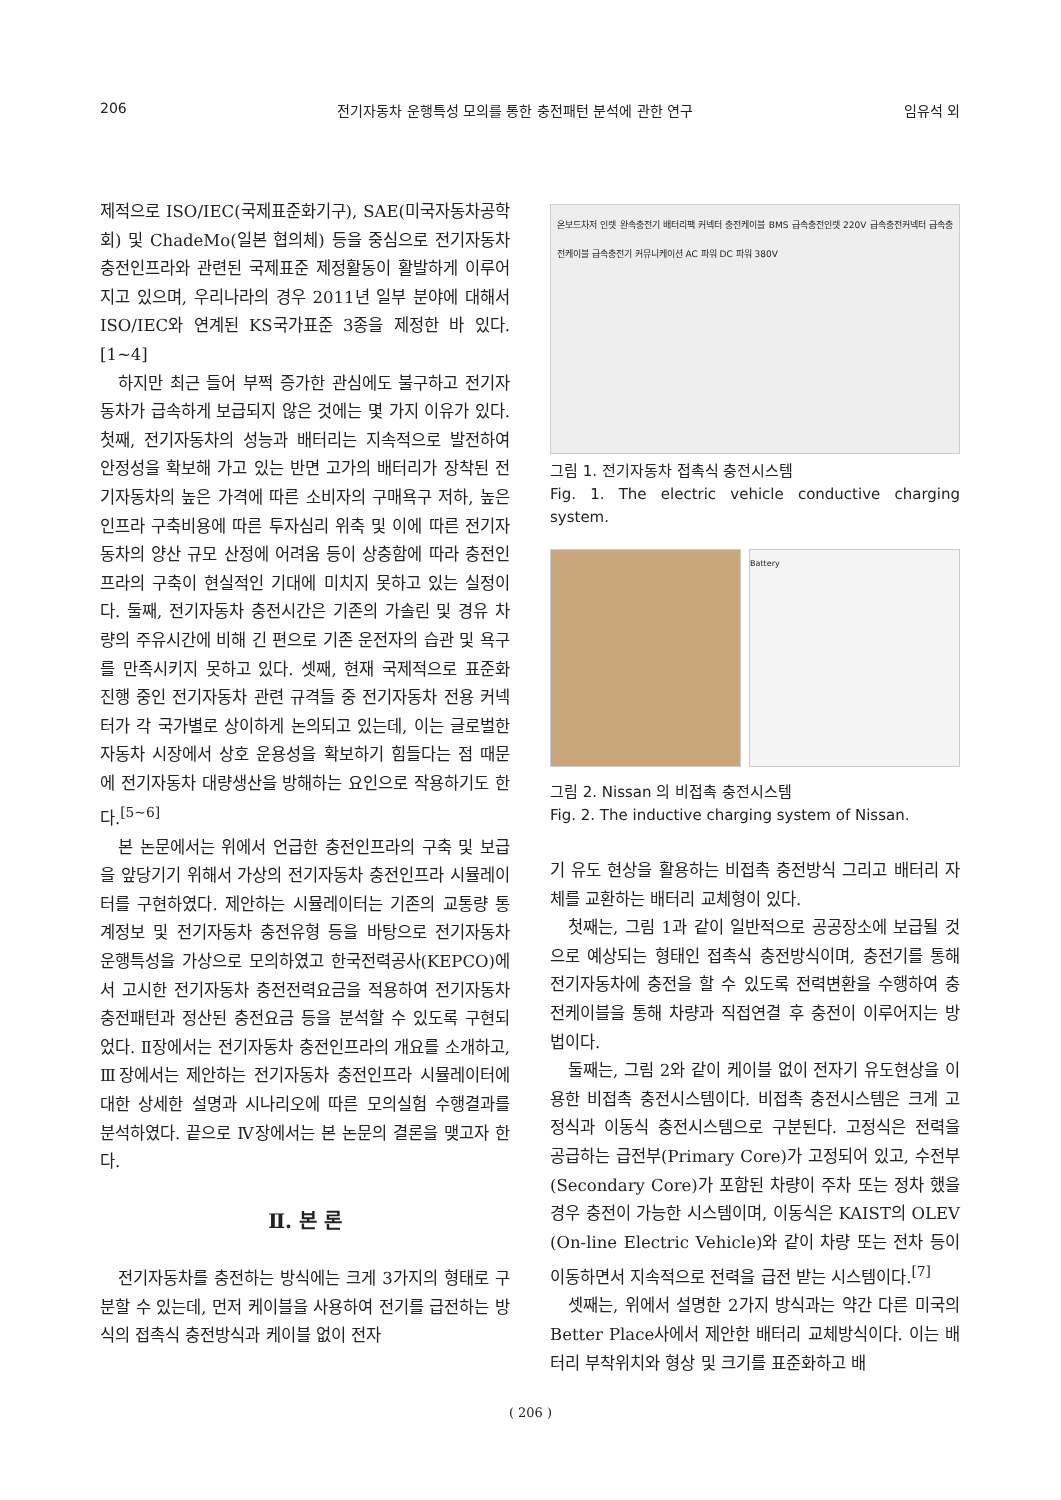206 전기자동차 운행특성 모의를 통한 충전패턴 분석에 관한 연구 임유석 외
제적으로 ISO/IEC(국제표준화기구), SAE(미국자동차공학회) 및 ChadeMo(일본 협의체) 등을 중심으로 전기자동차 충전인프라와 관련된 국제표준 제정활동이 활발하게 이루어지고 있으며, 우리나라의 경우 2011년 일부 분야에 대해서 ISO/IEC와 연계된 KS국가표준 3종을 제정한 바 있다.[1~4]
하지만 최근 들어 부쩍 증가한 관심에도 불구하고 전기자동차가 급속하게 보급되지 않은 것에는 몇 가지 이유가 있다. 첫째, 전기자동차의 성능과 배터리는 지속적으로 발전하여 안정성을 확보해 가고 있는 반면 고가의 배터리가 장착된 전기자동차의 높은 가격에 따른 소비자의 구매욕구 저하, 높은 인프라 구축비용에 따른 투자심리 위축 및 이에 따른 전기자동차의 양산 규모 산정에 어려움 등이 상충함에 따라 충전인프라의 구축이 현실적인 기대에 미치지 못하고 있는 실정이다. 둘째, 전기자동차 충전시간은 기존의 가솔린 및 경유 차량의 주유시간에 비해 긴 편으로 기존 운전자의 습관 및 욕구를 만족시키지 못하고 있다. 셋째, 현재 국제적으로 표준화 진행 중인 전기자동차 관련 규격들 중 전기자동차 전용 커넥터가 각 국가별로 상이하게 논의되고 있는데, 이는 글로벌한 자동차 시장에서 상호 운용성을 확보하기 힘들다는 점 때문에 전기자동차 대량생산을 방해하는 요인으로 작용하기도 한다.<sup>[5~6]</sup>
본 논문에서는 위에서 언급한 충전인프라의 구축 및 보급을 앞당기기 위해서 가상의 전기자동차 충전인프라 시뮬레이터를 구현하였다. 제안하는 시뮬레이터는 기존의 교통량 통계정보 및 전기자동차 충전유형 등을 바탕으로 전기자동차 운행특성을 가상으로 모의하였고 한국전력공사(KEPCO)에서 고시한 전기자동차 충전전력요금을 적용하여 전기자동차 충전패턴과 정산된 충전요금 등을 분석할 수 있도록 구현되었다. Ⅱ장에서는 전기자동차 충전인프라의 개요를 소개하고, Ⅲ장에서는 제안하는 전기자동차 충전인프라 시뮬레이터에 대한 상세한 설명과 시나리오에 따른 모의실험 수행결과를 분석하였다. 끝으로 Ⅳ장에서는 본 논문의 결론을 맺고자 한다.
Ⅱ. 본 론
전기자동차를 충전하는 방식에는 크게 3가지의 형태로 구분할 수 있는데, 먼저 케이블을 사용하여 전기를 급전하는 방식의 접촉식 충전방식과 케이블 없이 전자
온보드차저 인렛 완속충전기 배터리팩 커넥터 충전케이블 BMS 급속충전인렛 220V 급속충전커넥터 급속충전케이블 급속충전기 커뮤니케이션 AC 파워 DC 파워 380V
그림 1. 전기자동차 접촉식 충전시스템
Fig. 1. The electric vehicle conductive charging system.
Battery
그림 2. Nissan 의 비접촉 충전시스템
Fig. 2. The inductive charging system of Nissan.
기 유도 현상을 활용하는 비접촉 충전방식 그리고 배터리 자체를 교환하는 배터리 교체형이 있다.
첫째는, 그림 1과 같이 일반적으로 공공장소에 보급될 것으로 예상되는 형태인 접촉식 충전방식이며, 충전기를 통해 전기자동차에 충전을 할 수 있도록 전력변환을 수행하여 충전케이블을 통해 차량과 직접연결 후 충전이 이루어지는 방법이다.
둘째는, 그림 2와 같이 케이블 없이 전자기 유도현상을 이용한 비접촉 충전시스템이다. 비접촉 충전시스템은 크게 고정식과 이동식 충전시스템으로 구분된다. 고정식은 전력을 공급하는 급전부(Primary Core)가 고정되어 있고, 수전부(Secondary Core)가 포함된 차량이 주차 또는 정차 했을 경우 충전이 가능한 시스템이며, 이동식은 KAIST의 OLEV (On-line Electric Vehicle)와 같이 차량 또는 전차 등이 이동하면서 지속적으로 전력을 급전 받는 시스템이다.<sup>[7]</sup>
셋째는, 위에서 설명한 2가지 방식과는 약간 다른 미국의 Better Place사에서 제안한 배터리 교체방식이다. 이는 배터리 부착위치와 형상 및 크기를 표준화하고 배
( 206 )